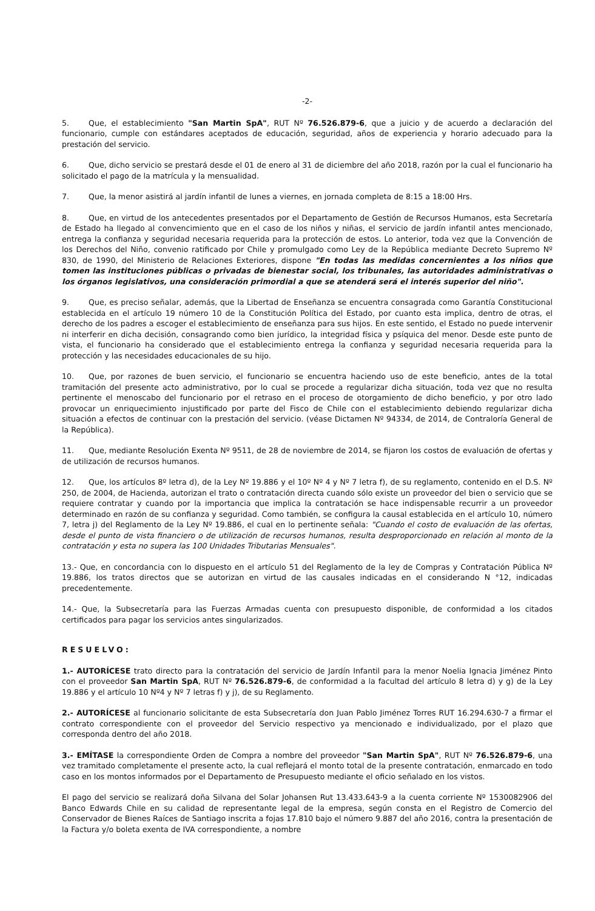-2-
5. Que, el establecimiento "San Martin SpA", RUT Nº 76.526.879-6, que a juicio y de acuerdo a declaración del funcionario, cumple con estándares aceptados de educación, seguridad, años de experiencia y horario adecuado para la prestación del servicio.
6. Que, dicho servicio se prestará desde el 01 de enero al 31 de diciembre del año 2018, razón por la cual el funcionario ha solicitado el pago de la matrícula y la mensualidad.
7. Que, la menor asistirá al jardín infantil de lunes a viernes, en jornada completa de 8:15 a 18:00 Hrs.
8. Que, en virtud de los antecedentes presentados por el Departamento de Gestión de Recursos Humanos, esta Secretaría de Estado ha llegado al convencimiento que en el caso de los niños y niñas, el servicio de jardín infantil antes mencionado, entrega la confianza y seguridad necesaria requerida para la protección de estos. Lo anterior, toda vez que la Convención de los Derechos del Niño, convenio ratificado por Chile y promulgado como Ley de la República mediante Decreto Supremo Nº 830, de 1990, del Ministerio de Relaciones Exteriores, dispone "En todas las medidas concernientes a los niños que tomen las instituciones públicas o privadas de bienestar social, los tribunales, las autoridades administrativas o los órganos legislativos, una consideración primordial a que se atenderá será el interés superior del niño".
9. Que, es preciso señalar, además, que la Libertad de Enseñanza se encuentra consagrada como Garantía Constitucional establecida en el artículo 19 número 10 de la Constitución Política del Estado, por cuanto esta implica, dentro de otras, el derecho de los padres a escoger el establecimiento de enseñanza para sus hijos. En este sentido, el Estado no puede intervenir ni interferir en dicha decisión, consagrando como bien jurídico, la integridad física y psíquica del menor. Desde este punto de vista, el funcionario ha considerado que el establecimiento entrega la confianza y seguridad necesaria requerida para la protección y las necesidades educacionales de su hijo.
10. Que, por razones de buen servicio, el funcionario se encuentra haciendo uso de este beneficio, antes de la total tramitación del presente acto administrativo, por lo cual se procede a regularizar dicha situación, toda vez que no resulta pertinente el menoscabo del funcionario por el retraso en el proceso de otorgamiento de dicho beneficio, y por otro lado provocar un enriquecimiento injustificado por parte del Fisco de Chile con el establecimiento debiendo regularizar dicha situación a efectos de continuar con la prestación del servicio. (véase Dictamen Nº 94334, de 2014, de Contraloría General de la República).
11. Que, mediante Resolución Exenta Nº 9511, de 28 de noviembre de 2014, se fijaron los costos de evaluación de ofertas y de utilización de recursos humanos.
12. Que, los artículos 8º letra d), de la Ley Nº 19.886 y el 10º Nº 4 y Nº 7 letra f), de su reglamento, contenido en el D.S. Nº 250, de 2004, de Hacienda, autorizan el trato o contratación directa cuando sólo existe un proveedor del bien o servicio que se requiere contratar y cuando por la importancia que implica la contratación se hace indispensable recurrir a un proveedor determinado en razón de su confianza y seguridad. Como también, se configura la causal establecida en el artículo 10, número 7, letra j) del Reglamento de la Ley Nº 19.886, el cual en lo pertinente señala: "Cuando el costo de evaluación de las ofertas, desde el punto de vista financiero o de utilización de recursos humanos, resulta desproporcionado en relación al monto de la contratación y esta no supera las 100 Unidades Tributarias Mensuales".
13.- Que, en concordancia con lo dispuesto en el artículo 51 del Reglamento de la ley de Compras y Contratación Pública Nº 19.886, los tratos directos que se autorizan en virtud de las causales indicadas en el considerando N °12, indicadas precedentemente.
14.- Que, la Subsecretaría para las Fuerzas Armadas cuenta con presupuesto disponible, de conformidad a los citados certificados para pagar los servicios antes singularizados.
RESUELVO:
1.- AUTORÍCESE trato directo para la contratación del servicio de Jardín Infantil para la menor Noelia Ignacia Jiménez Pinto con el proveedor San Martin SpA, RUT Nº 76.526.879-6, de conformidad a la facultad del artículo 8 letra d) y g) de la Ley 19.886 y el artículo 10 Nº4 y Nº 7 letras f) y j), de su Reglamento.
2.- AUTORÍCESE al funcionario solicitante de esta Subsecretaría don Juan Pablo Jiménez Torres RUT 16.294.630-7 a firmar el contrato correspondiente con el proveedor del Servicio respectivo ya mencionado e individualizado, por el plazo que corresponda dentro del año 2018.
3.- EMÍTASE la correspondiente Orden de Compra a nombre del proveedor "San Martin SpA", RUT Nº 76.526.879-6, una vez tramitado completamente el presente acto, la cual reflejará el monto total de la presente contratación, enmarcado en todo caso en los montos informados por el Departamento de Presupuesto mediante el oficio señalado en los vistos.
El pago del servicio se realizará doña Silvana del Solar Johansen Rut 13.433.643-9 a la cuenta corriente Nº 1530082906 del Banco Edwards Chile en su calidad de representante legal de la empresa, según consta en el Registro de Comercio del Conservador de Bienes Raíces de Santiago inscrita a fojas 17.810 bajo el número 9.887 del año 2016, contra la presentación de la Factura y/o boleta exenta de IVA correspondiente, a nombre